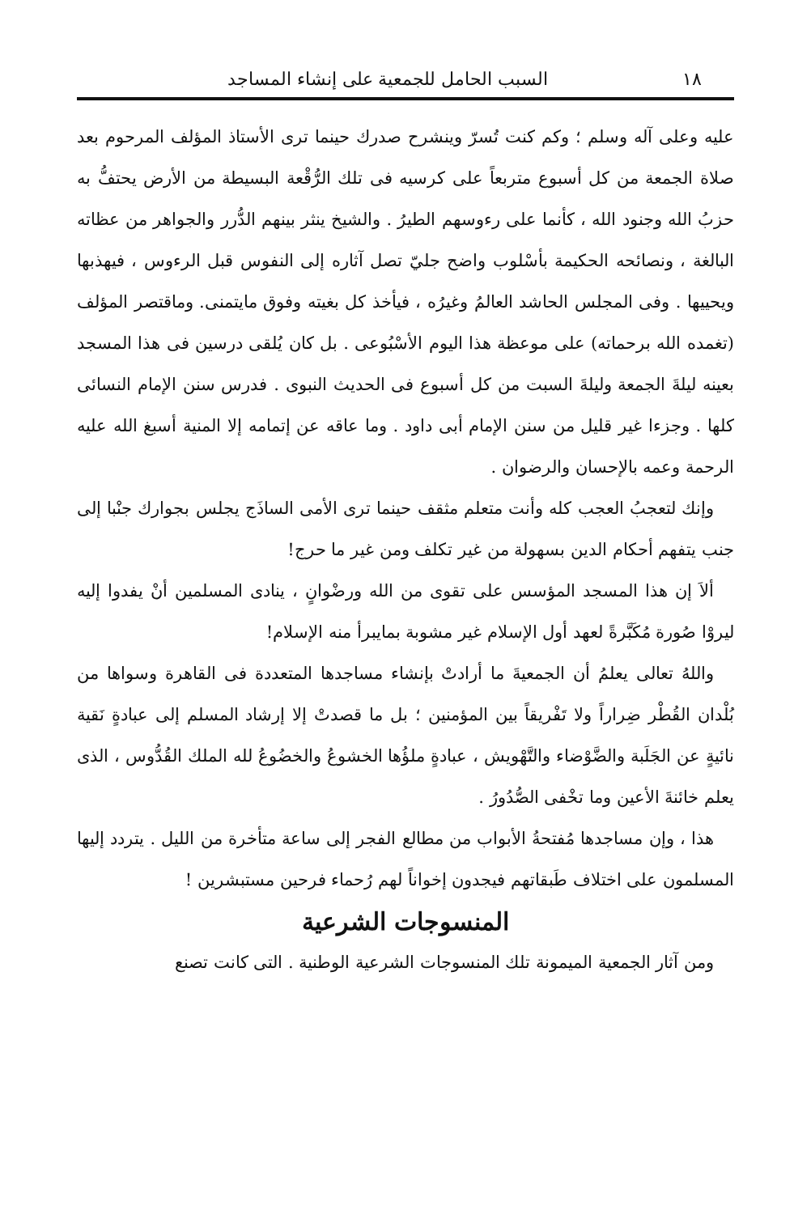١٨ السبب الحامل للجمعية على إنشاء المساجد
عليه وعلى آله وسلم ؛ وكم كنت تُسرّ وينشرح صدرك حينما ترى الأستاذ المؤلف المرحوم بعد صلاة الجمعة من كل أسبوع متربعاً على كرسيه فى تلك الرُّقْعة البسيطة من الأرض يحتفُّ به حزبُ الله وجنود الله ، كأنما على رءوسهم الطيرُ . والشيخ ينثر بينهم الدُّرر والجواهر من عظاته البالغة ، ونصائحه الحكيمة بأسْلوب واضح جليّ تصل آثاره إلى النفوس قبل الرءوس ، فيهذبها ويحييها . وفى المجلس الحاشد العالمُ وغيرُه ، فيأخذ كل بغيته وفوق مايتمنى. وماقتصر المؤلف (تغمده الله برحماته) على موعظة هذا اليوم الأسْبُوعى . بل كان يُلقى درسين فى هذا المسجد بعينه ليلةَ الجمعة وليلةَ السبت من كل أسبوع فى الحديث النبوى . فدرس سنن الإمام النسائى كلها . وجزءا غير قليل من سنن الإمام أبى داود . وما عاقه عن إتمامه إلا المنية أسبغ الله عليه الرحمة وعمه بالإحسان والرضوان .
وإنك لتعجبُ العجب كله وأنت متعلم مثقف حينما ترى الأمى الساذَج يجلس بجوارك جنْبا إلى جنب يتفهم أحكام الدين بسهولة من غير تكلف ومن غير ما حرج!
ألاَ إن هذا المسجد المؤسس على تقوى من الله ورضْوانٍ ، ينادى المسلمين أنْ يفدوا إليه ليروْا صُورة مُكَبَّرةً لعهد أول الإسلام غير مشوبة بمايبرأ منه الإسلام!
واللهُ تعالى يعلمُ أن الجمعيةَ ما أرادتْ بإنشاء مساجدها المتعددة فى القاهرة وسواها من بُلْدان القُطْر ضِراراً ولا تَفْريقاً بين المؤمنين ؛ بل ما قصدتْ إلا إرشاد المسلم إلى عبادةٍ نَقية نائيةٍ عن الجَلَبة والضَّوْضاء والتَّهْويش ، عبادةٍ ملؤُها الخشوعُ والخضُوعُ لله الملك القُدُّوس ، الذى يعلم خائنةَ الأعين وما تخْفى الصُّدُورُ .
هذا ، وإن مساجدها مُفتحةُ الأبواب من مطالع الفجر إلى ساعة متأخرة من الليل . يتردد إليها المسلمون على اختلاف طَبقاتهم فيجدون إخواناً لهم رُحماء فرحين مستبشرين !
المنسوجات الشرعية
ومن آثار الجمعية الميمونة تلك المنسوجات الشرعية الوطنية . التى كانت تصنع